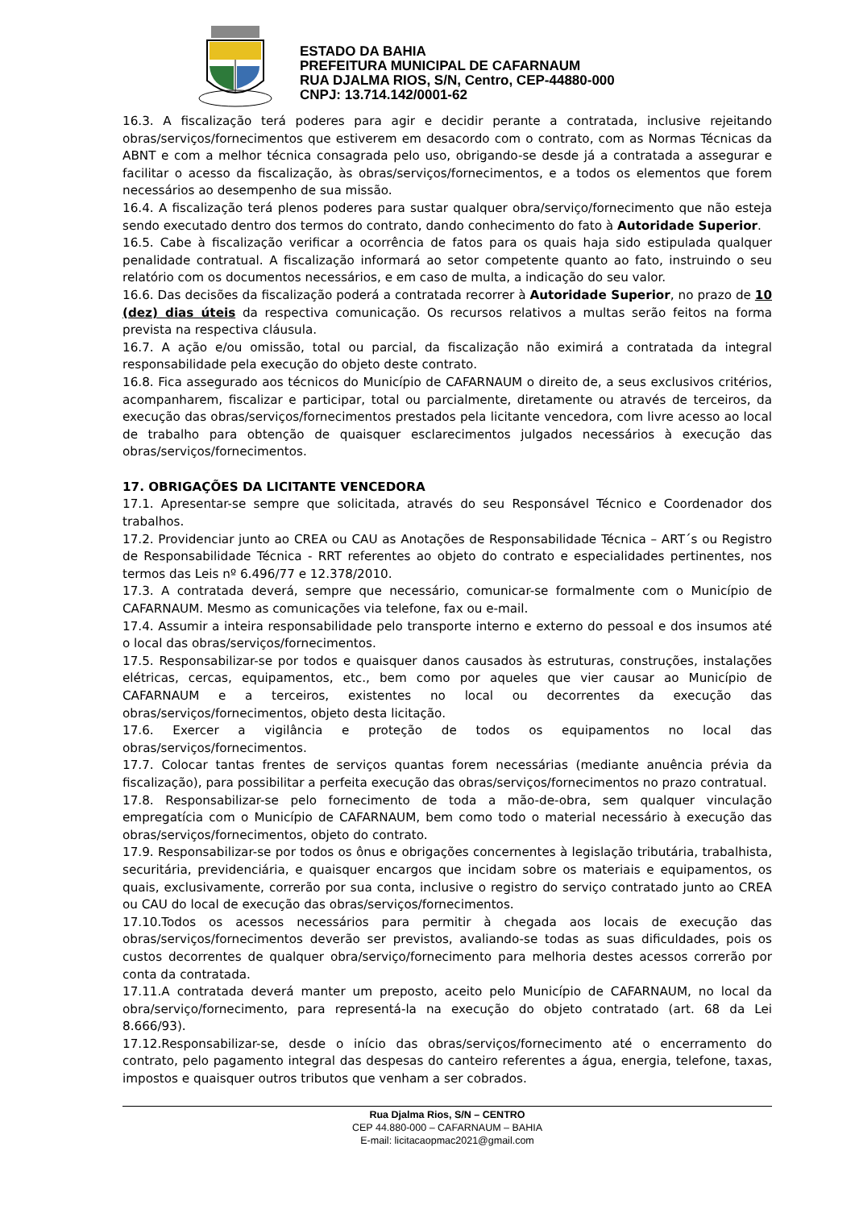ESTADO DA BAHIA
PREFEITURA MUNICIPAL DE CAFARNAUM
RUA DJALMA RIOS, S/N, Centro, CEP-44880-000
CNPJ: 13.714.142/0001-62
16.3. A fiscalização terá poderes para agir e decidir perante a contratada, inclusive rejeitando obras/serviços/fornecimentos que estiverem em desacordo com o contrato, com as Normas Técnicas da ABNT e com a melhor técnica consagrada pelo uso, obrigando-se desde já a contratada a assegurar e facilitar o acesso da fiscalização, às obras/serviços/fornecimentos, e a todos os elementos que forem necessários ao desempenho de sua missão.
16.4. A fiscalização terá plenos poderes para sustar qualquer obra/serviço/fornecimento que não esteja sendo executado dentro dos termos do contrato, dando conhecimento do fato à Autoridade Superior.
16.5. Cabe à fiscalização verificar a ocorrência de fatos para os quais haja sido estipulada qualquer penalidade contratual. A fiscalização informará ao setor competente quanto ao fato, instruindo o seu relatório com os documentos necessários, e em caso de multa, a indicação do seu valor.
16.6. Das decisões da fiscalização poderá a contratada recorrer à Autoridade Superior, no prazo de 10 (dez) dias úteis da respectiva comunicação. Os recursos relativos a multas serão feitos na forma prevista na respectiva cláusula.
16.7. A ação e/ou omissão, total ou parcial, da fiscalização não eximirá a contratada da integral responsabilidade pela execução do objeto deste contrato.
16.8. Fica assegurado aos técnicos do Município de CAFARNAUM o direito de, a seus exclusivos critérios, acompanharem, fiscalizar e participar, total ou parcialmente, diretamente ou através de terceiros, da execução das obras/serviços/fornecimentos prestados pela licitante vencedora, com livre acesso ao local de trabalho para obtenção de quaisquer esclarecimentos julgados necessários à execução das obras/serviços/fornecimentos.
17. OBRIGAÇÕES DA LICITANTE VENCEDORA
17.1. Apresentar-se sempre que solicitada, através do seu Responsável Técnico e Coordenador dos trabalhos.
17.2. Providenciar junto ao CREA ou CAU as Anotações de Responsabilidade Técnica – ART´s ou Registro de Responsabilidade Técnica - RRT referentes ao objeto do contrato e especialidades pertinentes, nos termos das Leis nº 6.496/77 e 12.378/2010.
17.3. A contratada deverá, sempre que necessário, comunicar-se formalmente com o Município de CAFARNAUM. Mesmo as comunicações via telefone, fax ou e-mail.
17.4. Assumir a inteira responsabilidade pelo transporte interno e externo do pessoal e dos insumos até o local das obras/serviços/fornecimentos.
17.5. Responsabilizar-se por todos e quaisquer danos causados às estruturas, construções, instalações elétricas, cercas, equipamentos, etc., bem como por aqueles que vier causar ao Município de CAFARNAUM e a terceiros, existentes no local ou decorrentes da execução das obras/serviços/fornecimentos, objeto desta licitação.
17.6. Exercer a vigilância e proteção de todos os equipamentos no local das obras/serviços/fornecimentos.
17.7. Colocar tantas frentes de serviços quantas forem necessárias (mediante anuência prévia da fiscalização), para possibilitar a perfeita execução das obras/serviços/fornecimentos no prazo contratual.
17.8. Responsabilizar-se pelo fornecimento de toda a mão-de-obra, sem qualquer vinculação empregatícia com o Município de CAFARNAUM, bem como todo o material necessário à execução das obras/serviços/fornecimentos, objeto do contrato.
17.9. Responsabilizar-se por todos os ônus e obrigações concernentes à legislação tributária, trabalhista, securitária, previdenciária, e quaisquer encargos que incidam sobre os materiais e equipamentos, os quais, exclusivamente, correrão por sua conta, inclusive o registro do serviço contratado junto ao CREA ou CAU do local de execução das obras/serviços/fornecimentos.
17.10.Todos os acessos necessários para permitir à chegada aos locais de execução das obras/serviços/fornecimentos deverão ser previstos, avaliando-se todas as suas dificuldades, pois os custos decorrentes de qualquer obra/serviço/fornecimento para melhoria destes acessos correrão por conta da contratada.
17.11.A contratada deverá manter um preposto, aceito pelo Município de CAFARNAUM, no local da obra/serviço/fornecimento, para representá-la na execução do objeto contratado (art. 68 da Lei 8.666/93).
17.12.Responsabilizar-se, desde o início das obras/serviços/fornecimento até o encerramento do contrato, pelo pagamento integral das despesas do canteiro referentes a água, energia, telefone, taxas, impostos e quaisquer outros tributos que venham a ser cobrados.
Rua Djalma Rios, S/N – CENTRO
CEP 44.880-000 – CAFARNAUM – BAHIA
E-mail: licitacaopmac2021@gmail.com